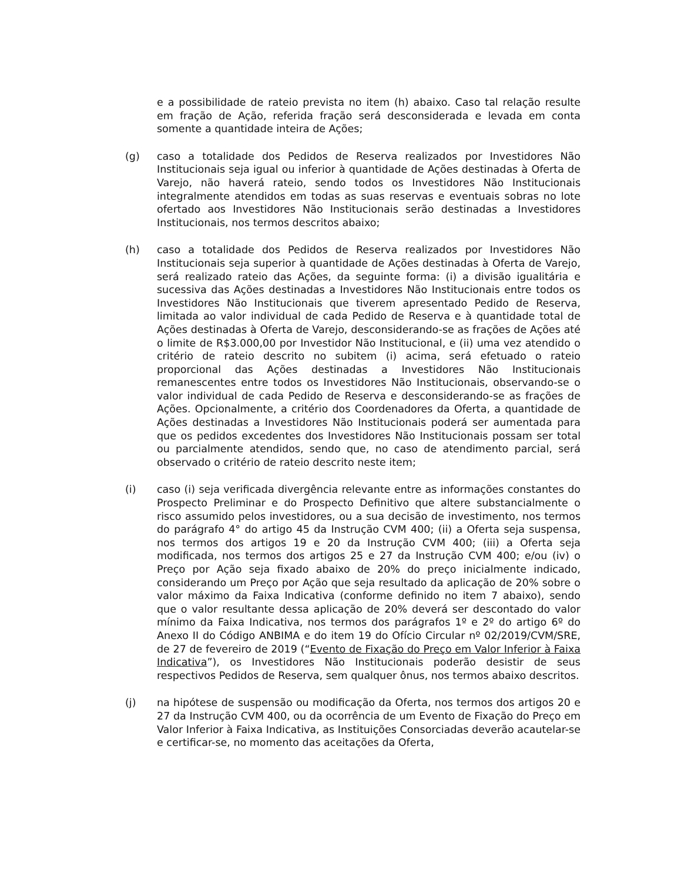e a possibilidade de rateio prevista no item (h) abaixo. Caso tal relação resulte em fração de Ação, referida fração será desconsiderada e levada em conta somente a quantidade inteira de Ações;
(g) caso a totalidade dos Pedidos de Reserva realizados por Investidores Não Institucionais seja igual ou inferior à quantidade de Ações destinadas à Oferta de Varejo, não haverá rateio, sendo todos os Investidores Não Institucionais integralmente atendidos em todas as suas reservas e eventuais sobras no lote ofertado aos Investidores Não Institucionais serão destinadas a Investidores Institucionais, nos termos descritos abaixo;
(h) caso a totalidade dos Pedidos de Reserva realizados por Investidores Não Institucionais seja superior à quantidade de Ações destinadas à Oferta de Varejo, será realizado rateio das Ações, da seguinte forma: (i) a divisão igualitária e sucessiva das Ações destinadas a Investidores Não Institucionais entre todos os Investidores Não Institucionais que tiverem apresentado Pedido de Reserva, limitada ao valor individual de cada Pedido de Reserva e à quantidade total de Ações destinadas à Oferta de Varejo, desconsiderando-se as frações de Ações até o limite de R$3.000,00 por Investidor Não Institucional, e (ii) uma vez atendido o critério de rateio descrito no subitem (i) acima, será efetuado o rateio proporcional das Ações destinadas a Investidores Não Institucionais remanescentes entre todos os Investidores Não Institucionais, observando-se o valor individual de cada Pedido de Reserva e desconsiderando-se as frações de Ações. Opcionalmente, a critério dos Coordenadores da Oferta, a quantidade de Ações destinadas a Investidores Não Institucionais poderá ser aumentada para que os pedidos excedentes dos Investidores Não Institucionais possam ser total ou parcialmente atendidos, sendo que, no caso de atendimento parcial, será observado o critério de rateio descrito neste item;
(i) caso (i) seja verificada divergência relevante entre as informações constantes do Prospecto Preliminar e do Prospecto Definitivo que altere substancialmente o risco assumido pelos investidores, ou a sua decisão de investimento, nos termos do parágrafo 4° do artigo 45 da Instrução CVM 400; (ii) a Oferta seja suspensa, nos termos dos artigos 19 e 20 da Instrução CVM 400; (iii) a Oferta seja modificada, nos termos dos artigos 25 e 27 da Instrução CVM 400; e/ou (iv) o Preço por Ação seja fixado abaixo de 20% do preço inicialmente indicado, considerando um Preço por Ação que seja resultado da aplicação de 20% sobre o valor máximo da Faixa Indicativa (conforme definido no item 7 abaixo), sendo que o valor resultante dessa aplicação de 20% deverá ser descontado do valor mínimo da Faixa Indicativa, nos termos dos parágrafos 1º e 2º do artigo 6º do Anexo II do Código ANBIMA e do item 19 do Ofício Circular nº 02/2019/CVM/SRE, de 27 de fevereiro de 2019 (“Evento de Fixação do Preço em Valor Inferior à Faixa Indicativa”), os Investidores Não Institucionais poderão desistir de seus respectivos Pedidos de Reserva, sem qualquer ônus, nos termos abaixo descritos.
(j) na hipótese de suspensão ou modificação da Oferta, nos termos dos artigos 20 e 27 da Instrução CVM 400, ou da ocorrência de um Evento de Fixação do Preço em Valor Inferior à Faixa Indicativa, as Instituições Consorciadas deverão acautelar-se e certificar-se, no momento das aceitações da Oferta,